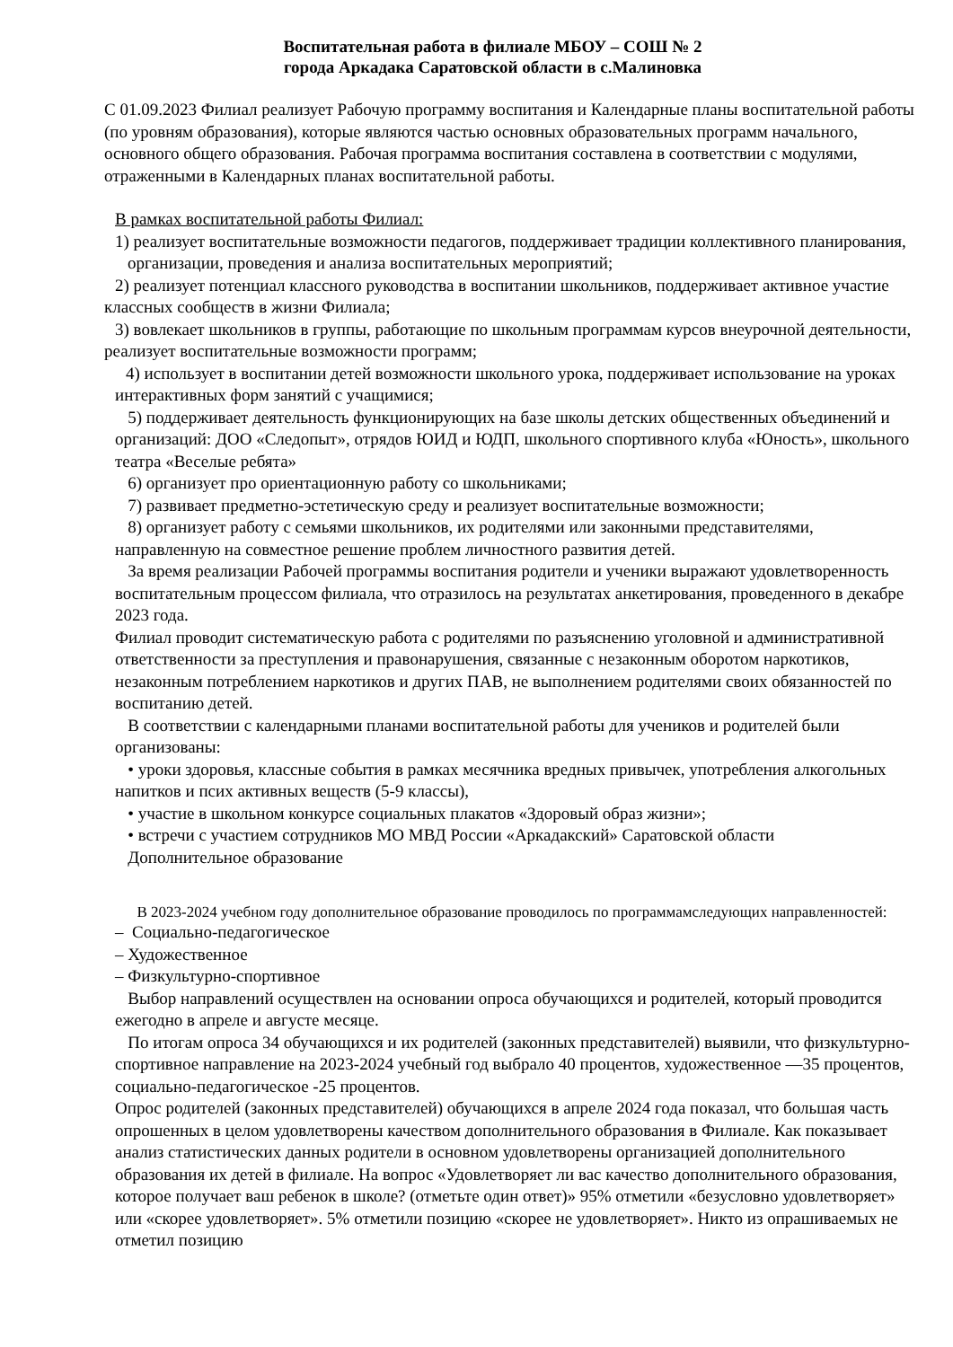Воспитательная работа в филиале МБОУ – СОШ № 2
города Аркадака Саратовской области в с.Малиновка
С 01.09.2023 Филиал реализует Рабочую программу воспитания и Календарные планы воспитательной работы (по уровням образования), которые являются частью основных образовательных программ начального, основного общего образования. Рабочая программа воспитания составлена в соответствии с модулями, отраженными в Календарных планах воспитательной работы.
В рамках воспитательной работы Филиал:
1) реализует воспитательные возможности педагогов, поддерживает традиции коллективного планирования, организации, проведения и анализа воспитательных мероприятий;
2) реализует потенциал классного руководства в воспитании школьников, поддерживает активное участие классных сообществ в жизни Филиала;
3) вовлекает школьников в группы, работающие по школьным программам курсов внеурочной деятельности, реализует воспитательные возможности программ;
4) использует в воспитании детей возможности школьного урока, поддерживает использование на уроках интерактивных форм занятий с учащимися;
5) поддерживает деятельность функционирующих на базе школы детских общественных объединений и организаций: ДОО «Следопыт», отрядов ЮИД и ЮДП, школьного спортивного клуба «Юность», школьного театра «Веселые ребята»
6) организует про ориентационную работу со школьниками;
7) развивает предметно-эстетическую среду и реализует воспитательные возможности;
8) организует работу с семьями школьников, их родителями или законными представителями, направленную на совместное решение проблем личностного развития детей.
За время реализации Рабочей программы воспитания родители и ученики выражают удовлетворенность воспитательным процессом филиала, что отразилось на результатах анкетирования, проведенного в декабре 2023 года.
Филиал проводит систематическую работа с родителями по разъяснению уголовной и административной ответственности за преступления и правонарушения, связанные с незаконным оборотом наркотиков, незаконным потреблением наркотиков и других ПАВ, не выполнением родителями своих обязанностей по воспитанию детей.
В соответствии с календарными планами воспитательной работы для учеников и родителей были организованы:
• уроки здоровья, классные события в рамках месячника вредных привычек, употребления алкогольных напитков и псих активных веществ (5-9 классы),
• участие в школьном конкурсе социальных плакатов «Здоровый образ жизни»;
• встречи с участием сотрудников МО МВД России «Аркадакский» Саратовской области
Дополнительное образование
В 2023-2024 учебном году дополнительное образование проводилось по программамследующих направленностей:
– Социально-педагогическое
– Художественное
– Физкультурно-спортивное
Выбор направлений осуществлен на основании опроса обучающихся и родителей, который проводится ежегодно в апреле и августе месяце.
По итогам опроса 34 обучающихся и их родителей (законных представителей) выявили, что физкультурно-спортивное направление на 2023-2024 учебный год выбрало 40 процентов, художественное —35 процентов, социально-педагогическое -25 процентов.
Опрос родителей (законных представителей) обучающихся в апреле 2024 года показал, что большая часть опрошенных в целом удовлетворены качеством дополнительного образования в Филиале. Как показывает анализ статистических данных родители в основном удовлетворены организацией дополнительного образования их детей в филиале. На вопрос «Удовлетворяет ли вас качество дополнительного образования, которое получает ваш ребенок в школе? (отметьте один ответ)» 95% отметили «безусловно удовлетворяет» или «скорее удовлетворяет». 5% отметили позицию «скорее не удовлетворяет». Никто из опрашиваемых не отметил позицию